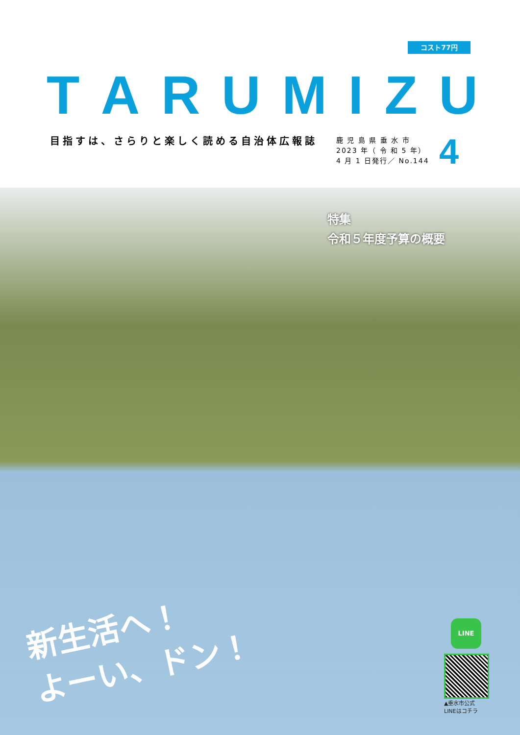コスト77円
TARUMIZU
目指すは、さらりと楽しく読める自治体広報誌
鹿 児 島 県 垂 水 市
2023 年（ 令 和 5 年）
4 月 1 日発行／ No.144
4
特集
令和５年度予算の概要
新生活へ！
よーい、ドン！
LINE
▲垂水市公式
LINEはコチラ